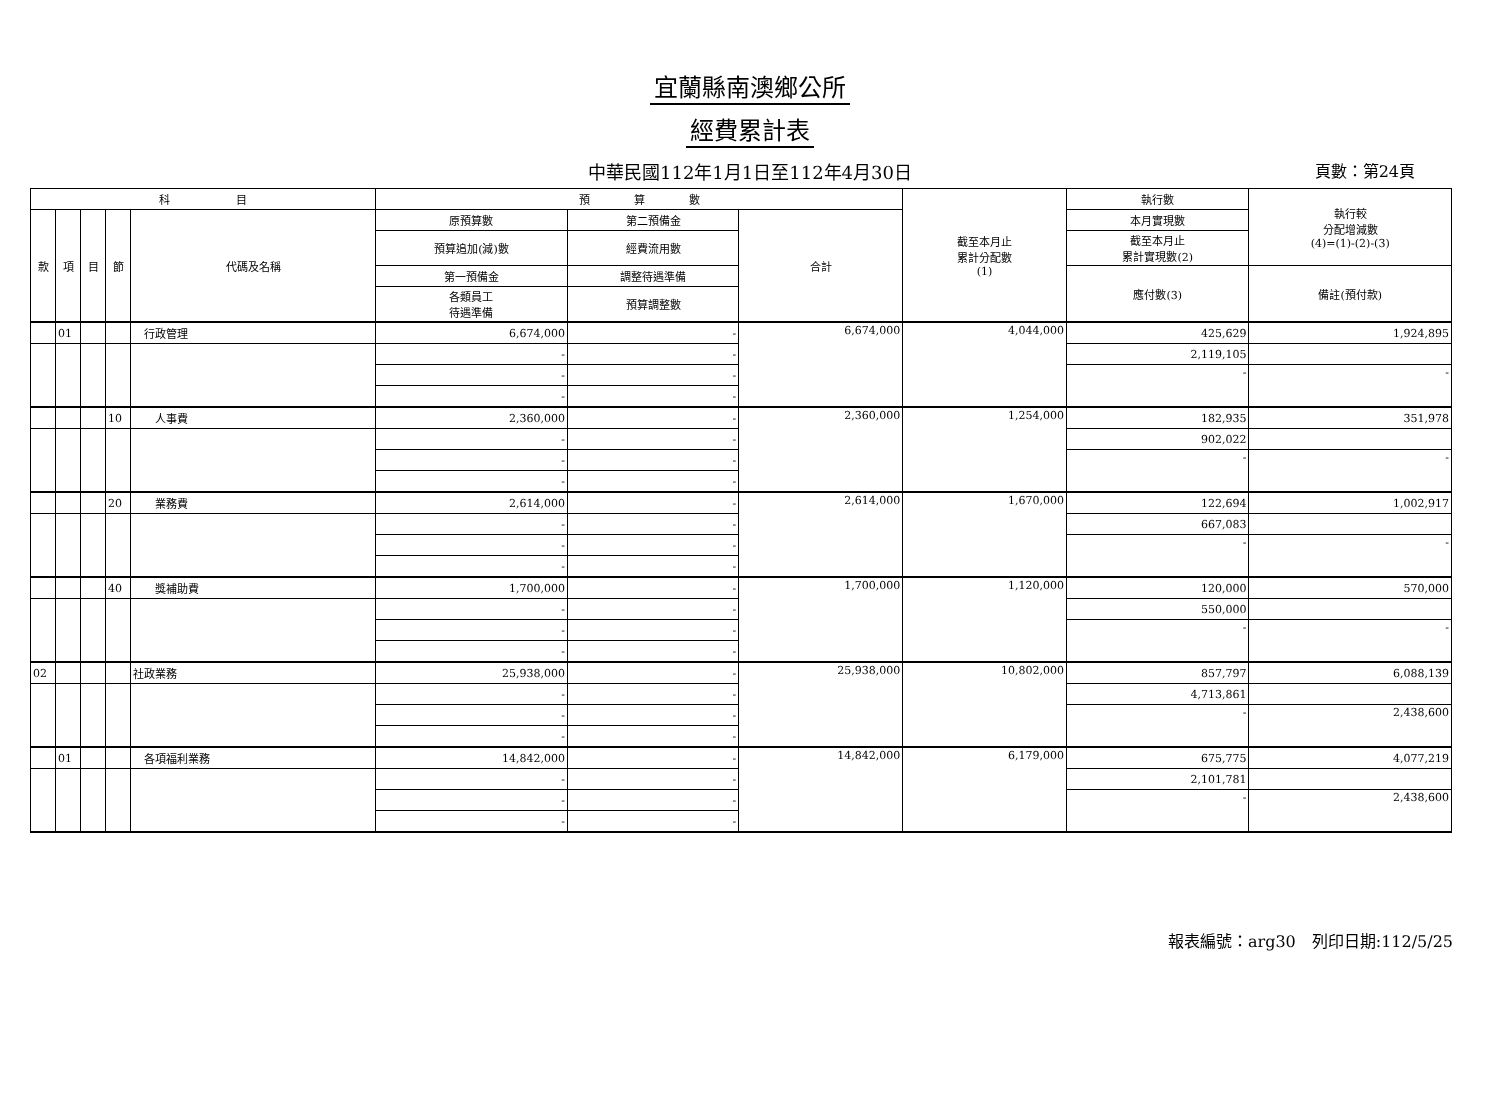宜蘭縣南澳鄉公所
經費累計表
中華民國112年1月1日至112年4月30日 頁數：第24頁
| 科 目 | | | | | 預 算 數 | | | 截至本月止 累計分配數 (1) | 執行數 | 執行較 分配增減數 (4)=(1)-(2)-(3) |
| --- | --- | --- | --- | --- | --- | --- | --- | --- | --- | --- |
| 款 | 項 | 目 | 節 | 代碼及名稱 | 原預算數 | 第二預備金 | 合計 | | 本月實現數 | |
| | | | | | 預算追加(減)數 | 經費流用數 | | | 截至本月止 累計實現數(2) | |
| | | | | | 第一預備金 | 調整待遇準備 | | | 應付數(3) | 備註(預付款) |
| | | | | | 各類員工 待遇準備 | 預算調整數 | | | | |
| | 01 | | | 行政管理 | 6,674,000 | - | 6,674,000 | 4,044,000 | 425,629 | 1,924,895 |
| | | | | | - | - | | | 2,119,105 | |
| | | | | | - | - | | | - | - |
| | | | | | - | - | | | | |
| | | | 10 | 人事費 | 2,360,000 | - | 2,360,000 | 1,254,000 | 182,935 | 351,978 |
| | | | | | - | - | | | 902,022 | |
| | | | | | - | - | | | - | - |
| | | | | | - | - | | | | |
| | | | 20 | 業務費 | 2,614,000 | - | 2,614,000 | 1,670,000 | 122,694 | 1,002,917 |
| | | | | | - | - | | | 667,083 | |
| | | | | | - | - | | | - | - |
| | | | | | - | - | | | | |
| | | | 40 | 獎補助費 | 1,700,000 | - | 1,700,000 | 1,120,000 | 120,000 | 570,000 |
| | | | | | - | - | | | 550,000 | |
| | | | | | - | - | | | - | - |
| | | | | | - | - | | | | |
| 02 | | | | 社政業務 | 25,938,000 | - | 25,938,000 | 10,802,000 | 857,797 | 6,088,139 |
| | | | | | - | - | | | 4,713,861 | |
| | | | | | - | - | | | - | 2,438,600 |
| | | | | | - | - | | | | |
| | 01 | | | 各項福利業務 | 14,842,000 | - | 14,842,000 | 6,179,000 | 675,775 | 4,077,219 |
| | | | | | - | - | | | 2,101,781 | |
| | | | | | - | - | | | - | 2,438,600 |
| | | | | | - | - | | | | |
報表編號：arg30　列印日期:112/5/25